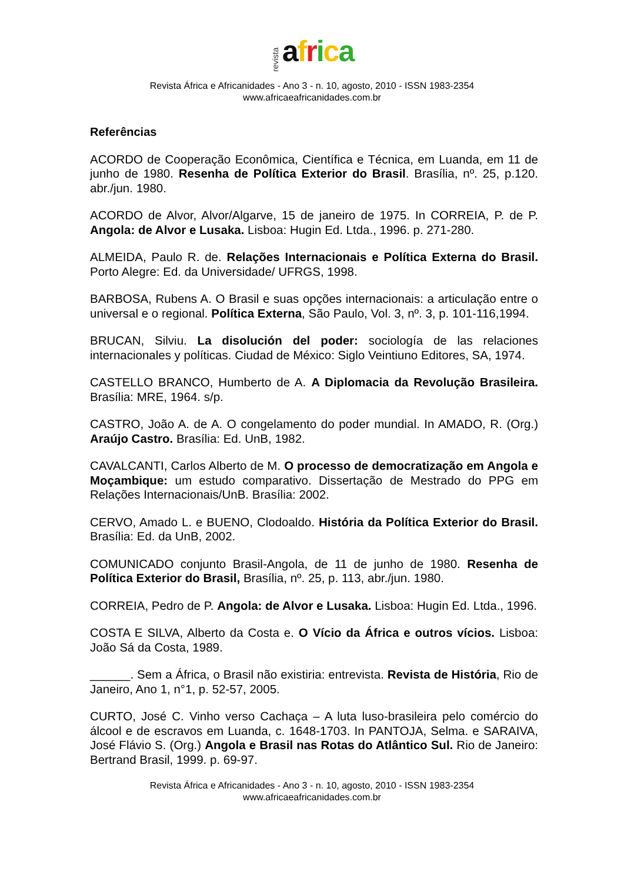revista africa
Revista África e Africanidades - Ano 3 - n. 10, agosto, 2010 - ISSN 1983-2354
www.africaeafricanidades.com.br
Referências
ACORDO de Cooperação Econômica, Científica e Técnica, em Luanda, em 11 de junho de 1980. Resenha de Política Exterior do Brasil. Brasília, nº. 25, p.120. abr./jun. 1980.
ACORDO de Alvor, Alvor/Algarve, 15 de janeiro de 1975. In CORREIA, P. de P. Angola: de Alvor e Lusaka. Lisboa: Hugin Ed. Ltda., 1996. p. 271-280.
ALMEIDA, Paulo R. de. Relações Internacionais e Política Externa do Brasil. Porto Alegre: Ed. da Universidade/ UFRGS, 1998.
BARBOSA, Rubens A. O Brasil e suas opções internacionais: a articulação entre o universal e o regional. Política Externa, São Paulo, Vol. 3, nº. 3, p. 101-116,1994.
BRUCAN, Silviu. La disolución del poder: sociología de las relaciones internacionales y políticas. Ciudad de México: Siglo Veintiuno Editores, SA, 1974.
CASTELLO BRANCO, Humberto de A. A Diplomacia da Revolução Brasileira. Brasília: MRE, 1964. s/p.
CASTRO, João A. de A. O congelamento do poder mundial. In AMADO, R. (Org.) Araújo Castro. Brasília: Ed. UnB, 1982.
CAVALCANTI, Carlos Alberto de M. O processo de democratização em Angola e Moçambique: um estudo comparativo. Dissertação de Mestrado do PPG em Relações Internacionais/UnB. Brasília: 2002.
CERVO, Amado L. e BUENO, Clodoaldo. História da Política Exterior do Brasil. Brasília: Ed. da UnB, 2002.
COMUNICADO conjunto Brasil-Angola, de 11 de junho de 1980. Resenha de Política Exterior do Brasil, Brasília, nº. 25, p. 113, abr./jun. 1980.
CORREIA, Pedro de P. Angola: de Alvor e Lusaka. Lisboa: Hugin Ed. Ltda., 1996.
COSTA E SILVA, Alberto da Costa e. O Vício da África e outros vícios. Lisboa: João Sá da Costa, 1989.
______. Sem a África, o Brasil não existiria: entrevista. Revista de História, Rio de Janeiro, Ano 1, n°1, p. 52-57, 2005.
CURTO, José C. Vinho verso Cachaça – A luta luso-brasileira pelo comércio do álcool e de escravos em Luanda, c. 1648-1703. In PANTOJA, Selma. e SARAIVA, José Flávio S. (Org.) Angola e Brasil nas Rotas do Atlântico Sul. Rio de Janeiro: Bertrand Brasil, 1999. p. 69-97.
Revista África e Africanidades - Ano 3 - n. 10, agosto, 2010 - ISSN 1983-2354
www.africaeafricanidades.com.br